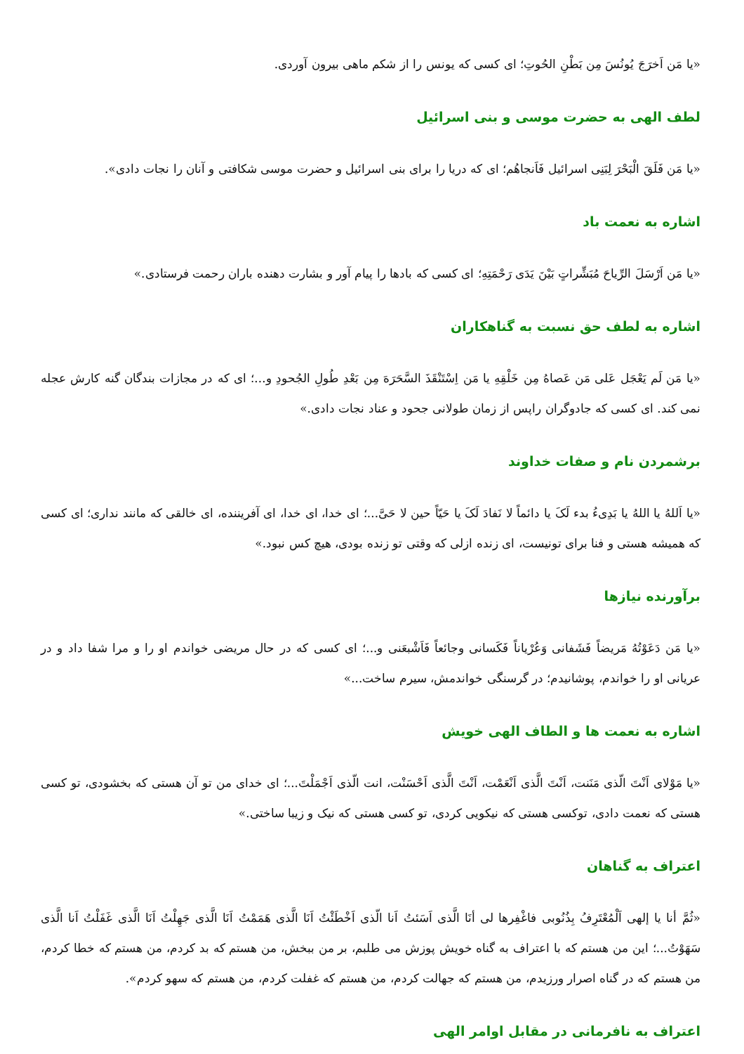«یا مَن اَخرَجَ یُونُسَ مِن بَطْنِ الحُوتِ؛ ای کسی که یونس را از شکم ماهی بیرون آوردی.
لطف الهی به حضرت موسی و بنی اسرائیل
«یا مَن فَلَقَ الْبَحْرَ لِبَنِی اسرائیل فَاَنجاهُم؛ ای که دریا را برای بنی اسرائیل و حضرت موسی شکافتی و آنان را نجات دادی».
اشاره به نعمت باد
«یا مَن اَرْسَلَ الرِّیاحَ مُبَشِّراتٍ بَیْنَ یَدَی رَحْمَتِهِ؛ ای کسی که بادها را پیام آور و بشارت دهنده باران رحمت فرستادی.»
اشاره به لطف حق نسبت به گناهکاران
«یا مَن لَم یَعْجَل عَلی مَن عَصاهُ مِن خَلْقِهِ یا مَن اِسْتَنْقَذَ السَّحَرَهَ مِن بَعْدِ طُولِ الجُحودِ و...؛ ای که در مجازات بندگان گنه کارش عجله نمی کند. ای کسی که جادوگران راپس از زمان طولانی جحود و عناد نجات دادی.»
برشمردن نام و صفات خداوند
«یا اَللهُ یا اللهُ یا بَدِیءُ بدء لَکَ یا دائماً لا نَفادَ لَکَ یا حَیّاً حین لا حَیَّ...؛ ای خدا، ای خدا، ای آفریننده، ای خالقی که مانند نداری؛ ای کسی که همیشه هستی و فنا برای تونیست، ای زنده ازلی که وقتی تو زنده بودی، هیچ کس نبود.»
برآورنده نیازها
«یا مَن دَعَوْتُهُ مَریضاً فَشَفانی وَعُرْیاناً فَکَسانی وجائعاً فَاَشْبعَنی و...؛ ای کسی که در حال مریضی خواندم او را و مرا شفا داد و در عریانی او را خواندم، پوشانیدم؛ در گرسنگی خواندمش، سیرم ساخت...»
اشاره به نعمت ها و الطاف الهی خویش
«یا مَوْلای اَنْتَ الّذی مَنَنت، اَنْتَ الَّذی اَنْعَمْت، اَنْتَ الَّذی اَحْسَنْت، انت الّذی اَجْمَلْتَ...؛ ای خدای من تو آن هستی که بخشودی، تو کسی هستی که نعمت دادی، توکسی هستی که نیکویی کردی، تو کسی هستی که نیک و زیبا ساختی.»
اعتراف به گناهان
«ثُمَّ أنا یا إلهی اَلْمُعْتَرِفُ بِذُنُوبی فاغْفِرها لی أنَا الَّذی اَسَئتُ اَنا الّذی اَخْطَئْتُ اَنَا الَّذی هَمَمْتُ اَنَا الَّذی جَهِلْتُ اَنَا الَّذی غَفَلْتُ اَنا الَّذی سَهَوْتُ...؛ این من هستم که با اعتراف به گناه خویش پوزش می طلبم، بر من ببخش، من هستم که بد کردم، من هستم که خطا کردم، من هستم که در گناه اصرار ورزیدم، من هستم که جهالت کردم، من هستم که غفلت کردم، من هستم که سهو کردم».
اعتراف به نافرمانی در مقابل اوامر الهی